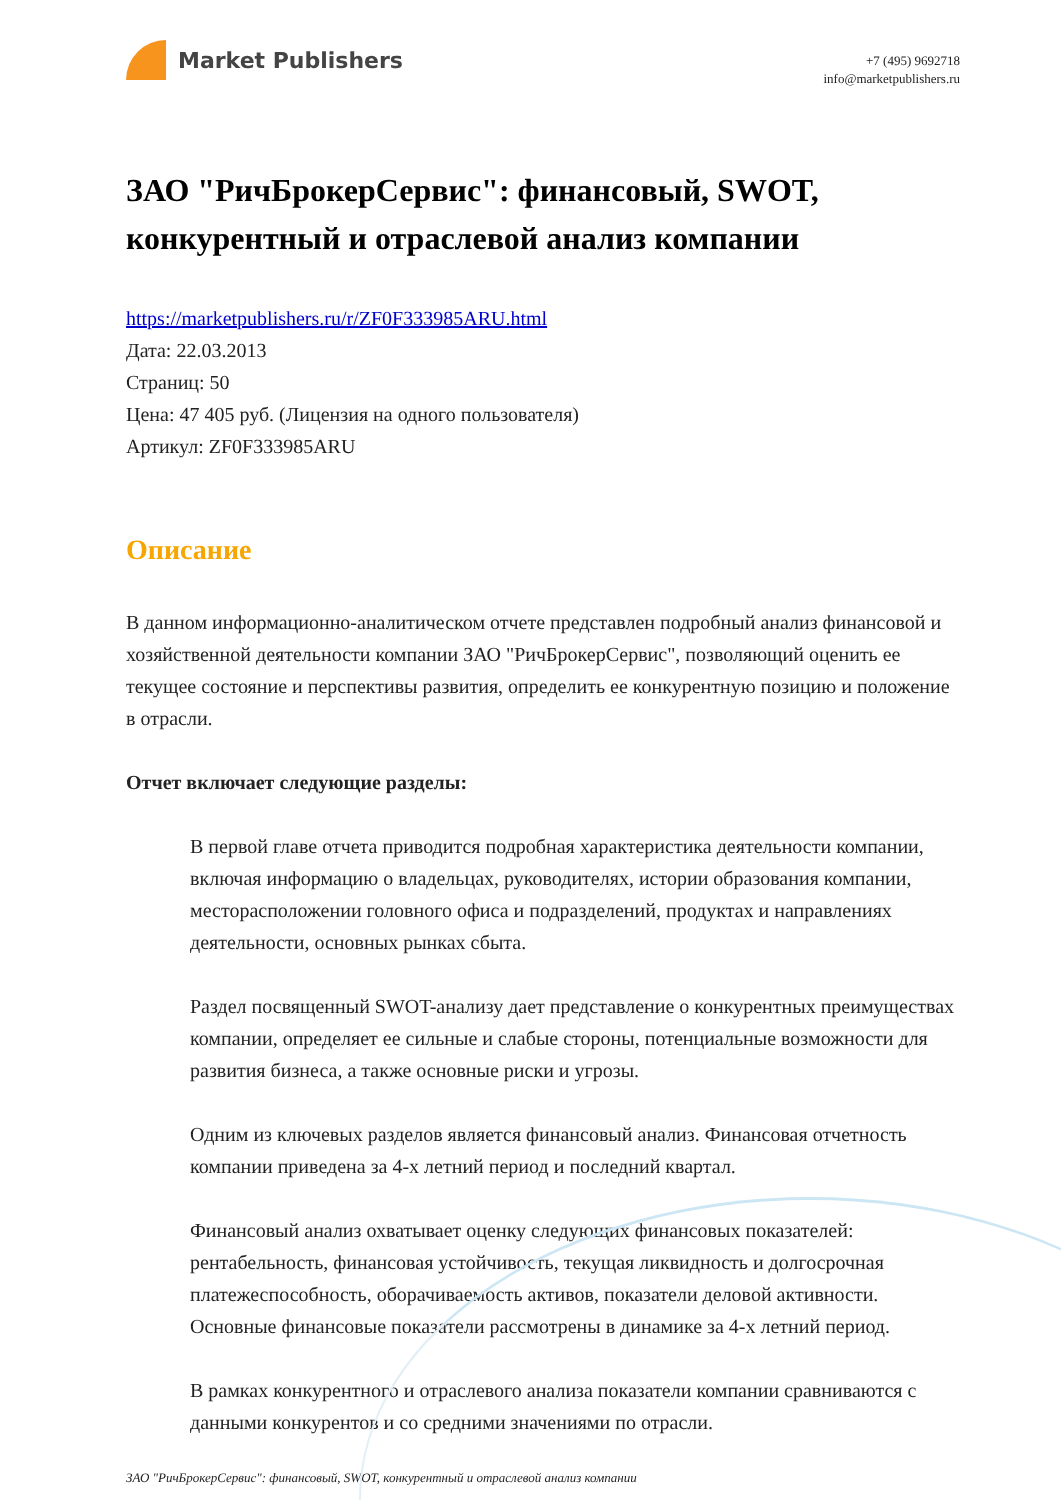Market Publishers
+7 (495) 9692718
info@marketpublishers.ru
ЗАО "РичБрокерСервис": финансовый, SWOT, конкурентный и отраслевой анализ компании
https://marketpublishers.ru/r/ZF0F333985ARU.html
Дата: 22.03.2013
Страниц: 50
Цена: 47 405 руб. (Лицензия на одного пользователя)
Артикул: ZF0F333985ARU
Описание
В данном информационно-аналитическом отчете представлен подробный анализ финансовой и хозяйственной деятельности компании ЗАО "РичБрокерСервис", позволяющий оценить ее текущее состояние и перспективы развития, определить ее конкурентную позицию и положение в отрасли.
Отчет включает следующие разделы:
В первой главе отчета приводится подробная характеристика деятельности компании, включая информацию о владельцах, руководителях, истории образования компании, месторасположении головного офиса и подразделений, продуктах и направлениях деятельности, основных рынках сбыта.
Раздел посвященный SWOT-анализу дает представление о конкурентных преимуществах компании, определяет ее сильные и слабые стороны, потенциальные возможности для развития бизнеса, а также основные риски и угрозы.
Одним из ключевых разделов является финансовый анализ. Финансовая отчетность компании приведена за 4-х летний период и последний квартал.
Финансовый анализ охватывает оценку следующих финансовых показателей: рентабельность, финансовая устойчивость, текущая ликвидность и долгосрочная платежеспособность, оборачиваемость активов, показатели деловой активности. Основные финансовые показатели рассмотрены в динамике за 4-х летний период.
В рамках конкурентного и отраслевого анализа показатели компании сравниваются с данными конкурентов и со средними значениями по отрасли.
ЗАО "РичБрокерСервис": финансовый, SWOT, конкурентный и отраслевой анализ компании